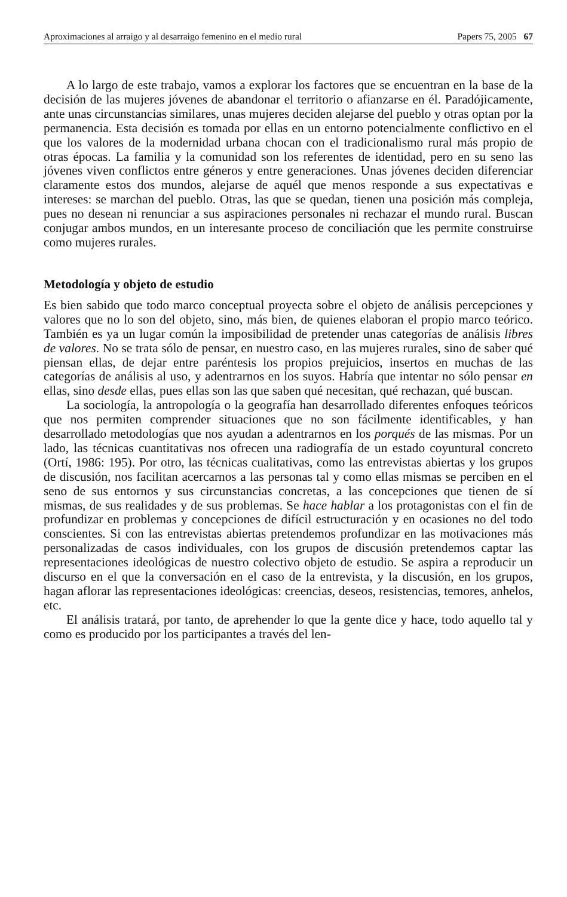Aproximaciones al arraigo y al desarraigo femenino en el medio rural Papers 75, 2005 67
A lo largo de este trabajo, vamos a explorar los factores que se encuentran en la base de la decisión de las mujeres jóvenes de abandonar el territorio o afianzarse en él. Paradójicamente, ante unas circunstancias similares, unas mujeres deciden alejarse del pueblo y otras optan por la permanencia. Esta decisión es tomada por ellas en un entorno potencialmente conflictivo en el que los valores de la modernidad urbana chocan con el tradicionalismo rural más propio de otras épocas. La familia y la comunidad son los referentes de identidad, pero en su seno las jóvenes viven conflictos entre géneros y entre generaciones. Unas jóvenes deciden diferenciar claramente estos dos mundos, alejarse de aquél que menos responde a sus expectativas e intereses: se marchan del pueblo. Otras, las que se quedan, tienen una posición más compleja, pues no desean ni renunciar a sus aspiraciones personales ni rechazar el mundo rural. Buscan conjugar ambos mundos, en un interesante proceso de conciliación que les permite construirse como mujeres rurales.
Metodología y objeto de estudio
Es bien sabido que todo marco conceptual proyecta sobre el objeto de análisis percepciones y valores que no lo son del objeto, sino, más bien, de quienes elaboran el propio marco teórico. También es ya un lugar común la imposibilidad de pretender unas categorías de análisis libres de valores. No se trata sólo de pensar, en nuestro caso, en las mujeres rurales, sino de saber qué piensan ellas, de dejar entre paréntesis los propios prejuicios, insertos en muchas de las categorías de análisis al uso, y adentrarnos en los suyos. Habría que intentar no sólo pensar en ellas, sino desde ellas, pues ellas son las que saben qué necesitan, qué rechazan, qué buscan.
La sociología, la antropología o la geografía han desarrollado diferentes enfoques teóricos que nos permiten comprender situaciones que no son fácilmente identificables, y han desarrollado metodologías que nos ayudan a adentrarnos en los porqués de las mismas. Por un lado, las técnicas cuantitativas nos ofrecen una radiografía de un estado coyuntural concreto (Ortí, 1986: 195). Por otro, las técnicas cualitativas, como las entrevistas abiertas y los grupos de discusión, nos facilitan acercarnos a las personas tal y como ellas mismas se perciben en el seno de sus entornos y sus circunstancias concretas, a las concepciones que tienen de sí mismas, de sus realidades y de sus problemas. Se hace hablar a los protagonistas con el fin de profundizar en problemas y concepciones de difícil estructuración y en ocasiones no del todo conscientes. Si con las entrevistas abiertas pretendemos profundizar en las motivaciones más personalizadas de casos individuales, con los grupos de discusión pretendemos captar las representaciones ideológicas de nuestro colectivo objeto de estudio. Se aspira a reproducir un discurso en el que la conversación en el caso de la entrevista, y la discusión, en los grupos, hagan aflorar las representaciones ideológicas: creencias, deseos, resistencias, temores, anhelos, etc.
El análisis tratará, por tanto, de aprehender lo que la gente dice y hace, todo aquello tal y como es producido por los participantes a través del len-